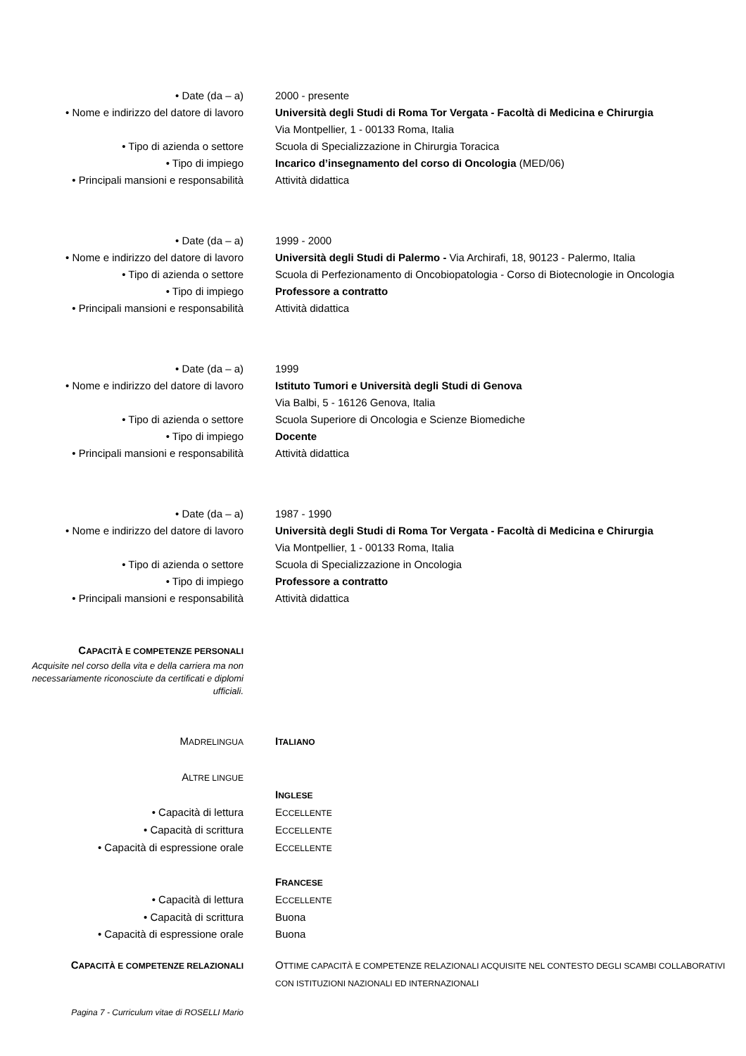• Date (da – a) 2000 - presente
• Nome e indirizzo del datore di lavoro
Università degli Studi di Roma Tor Vergata - Facoltà di Medicina e Chirurgia
Via Montpellier, 1 - 00133 Roma, Italia
• Tipo di azienda o settore Scuola di Specializzazione in Chirurgia Toracica
• Tipo di impiego Incarico d’insegnamento del corso di Oncologia (MED/06)
• Principali mansioni e responsabilità Attività didattica
• Date (da – a) 1999 - 2000
• Nome e indirizzo del datore di lavoro
Università degli Studi di Palermo - Via Archirafi, 18, 90123 - Palermo, Italia
• Tipo di azienda o settore Scuola di Perfezionamento di Oncobiopatologia - Corso di Biotecnologie in Oncologia
• Tipo di impiego Professore a contratto
• Principali mansioni e responsabilità Attività didattica
• Date (da – a) 1999
• Nome e indirizzo del datore di lavoro
Istituto Tumori e Università degli Studi di Genova
Via Balbi, 5 - 16126 Genova, Italia
• Tipo di azienda o settore Scuola Superiore di Oncologia e Scienze Biomediche
• Tipo di impiego Docente
• Principali mansioni e responsabilità Attività didattica
• Date (da – a) 1987 - 1990
• Nome e indirizzo del datore di lavoro
Università degli Studi di Roma Tor Vergata - Facoltà di Medicina e Chirurgia
Via Montpellier, 1 - 00133 Roma, Italia
• Tipo di azienda o settore Scuola di Specializzazione in Oncologia
• Tipo di impiego Professore a contratto
• Principali mansioni e responsabilità Attività didattica
CAPACITÀ E COMPETENZE PERSONALI
Acquisite nel corso della vita e della carriera ma non necessariamente riconosciute da certificati e diplomi ufficiali.
MADRELINGUA
ITALIANO
ALTRE LINGUE
INGLESE
• Capacità di lettura ECCELLENTE
• Capacità di scrittura ECCELLENTE
• Capacità di espressione orale ECCELLENTE
FRANCESE
• Capacità di lettura ECCELLENTE
• Capacità di scrittura Buona
• Capacità di espressione orale Buona
CAPACITÀ E COMPETENZE RELAZIONALI
OTTIME CAPACITÀ E COMPETENZE RELAZIONALI ACQUISITE NEL CONTESTO DEGLI SCAMBI COLLABORATIVI CON ISTITUZIONI NAZIONALI ED INTERNAZIONALI
Pagina 7 - Curriculum vitae di ROSELLI Mario